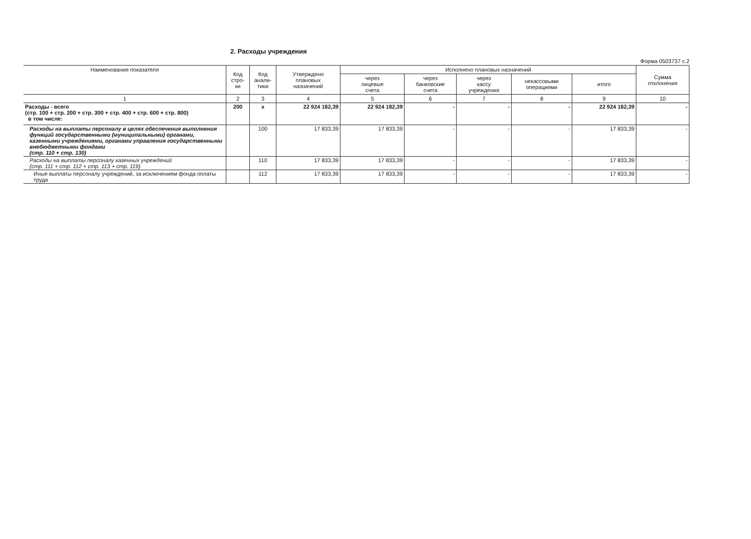2. Расходы учреждения
Форма 0503737 с.2
| Наименование показателя | Код стро- ки | Код анали- тики | Утверждено плановых назначений | Исполнено плановых назначений | | | | | Сумма отклонения |
| --- | --- | --- | --- | --- | --- | --- | --- | --- | --- |
| | | | | через лицевые счета | через банковские счета | через кассу учреждения | некассовыми операциями | итого | |
| 1 | 2 | 3 | 4 | 5 | 6 | 7 | 8 | 9 | 10 |
| Расходы - всего (стр. 100 + стр. 200 + стр. 300 + стр. 400 + стр. 600 + стр. 800) в том числе: | 200 | x | 22 924 182,39 | 22 924 182,39 | - | - | - | 22 924 182,39 | - |
| Расходы на выплаты персоналу в целях обеспечения выполнения функций государственными (муниципальными) органами, казенными учреждениями, органами управления государственными внебюджетными фондами (стр. 110 + стр. 130) | | 100 | 17 833,39 | 17 833,39 | - | - | - | 17 833,39 | - |
| Расходы на выплаты персоналу казенных учреждений (стр. 111 + стр. 112 + стр. 113 + стр. 119) | | 110 | 17 833,39 | 17 833,39 | - | - | - | 17 833,39 | - |
| Иные выплаты персоналу учреждений, за исключением фонда оплаты труда | | 112 | 17 833,39 | 17 833,39 | - | - | - | 17 833,39 | - |